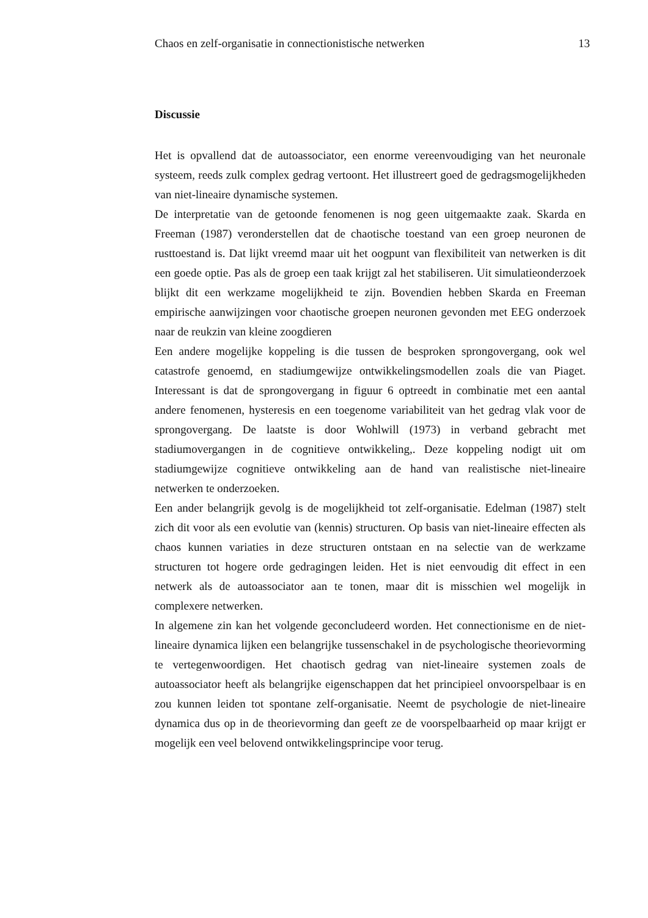Chaos en zelf-organisatie in connectionistische netwerken 13
Discussie
Het is opvallend dat de autoassociator, een enorme vereenvoudiging van het neuronale systeem, reeds zulk complex gedrag vertoont. Het illustreert goed de gedragsmogelijkheden van niet-lineaire dynamische systemen.
De interpretatie van de getoonde fenomenen is nog geen uitgemaakte zaak. Skarda en Freeman (1987) veronderstellen dat de chaotische toestand van een groep neuronen de rusttoestand is. Dat lijkt vreemd maar uit het oogpunt van flexibiliteit van netwerken is dit een goede optie. Pas als de groep een taak krijgt zal het stabiliseren. Uit simulatieonderzoek blijkt dit een werkzame mogelijkheid te zijn. Bovendien hebben Skarda en Freeman empirische aanwijzingen voor chaotische groepen neuronen gevonden met EEG onderzoek naar de reukzin van kleine zoogdieren
Een andere mogelijke koppeling is die tussen de besproken sprongovergang, ook wel catastrofe genoemd, en stadiumgewijze ontwikkelingsmodellen zoals die van Piaget. Interessant is dat de sprongovergang in figuur 6 optreedt in combinatie met een aantal andere fenomenen, hysteresis en een toegenome variabiliteit van het gedrag vlak voor de sprongovergang. De laatste is door Wohlwill (1973) in verband gebracht met stadiumovergangen in de cognitieve ontwikkeling,. Deze koppeling nodigt uit om stadiumgewijze cognitieve ontwikkeling aan de hand van realistische niet-lineaire netwerken te onderzoeken.
Een ander belangrijk gevolg is de mogelijkheid tot zelf-organisatie. Edelman (1987) stelt zich dit voor als een evolutie van (kennis) structuren. Op basis van niet-lineaire effecten als chaos kunnen variaties in deze structuren ontstaan en na selectie van de werkzame structuren tot hogere orde gedragingen leiden. Het is niet eenvoudig dit effect in een netwerk als de autoassociator aan te tonen, maar dit is misschien wel mogelijk in complexere netwerken.
In algemene zin kan het volgende geconcludeerd worden. Het connectionisme en de niet-lineaire dynamica lijken een belangrijke tussenschakel in de psychologische theorievorming te vertegenwoordigen. Het chaotisch gedrag van niet-lineaire systemen zoals de autoassociator heeft als belangrijke eigenschappen dat het principieel onvoorspelbaar is en zou kunnen leiden tot spontane zelf-organisatie. Neemt de psychologie de niet-lineaire dynamica dus op in de theorievorming dan geeft ze de voorspelbaarheid op maar krijgt er mogelijk een veel belovend ontwikkelingsprincipe voor terug.